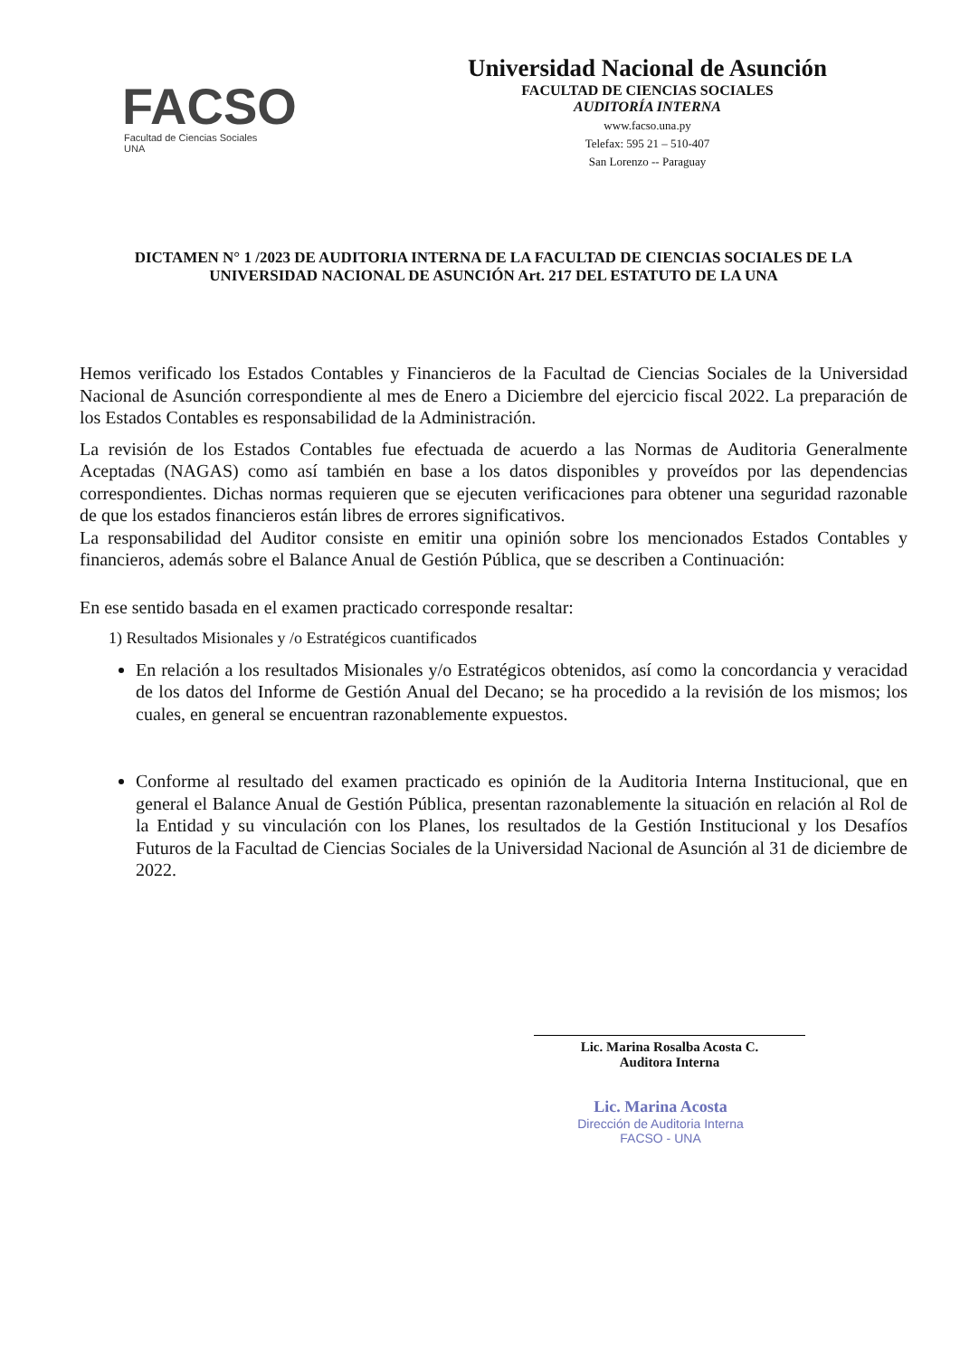FACSO
Facultad de Ciencias Sociales
UNA
Universidad Nacional de Asunción
FACULTAD DE CIENCIAS SOCIALES
AUDITORÍA INTERNA
www.facso.una.py
Telefax: 595 21 – 510-407
San Lorenzo -- Paraguay
DICTAMEN N° 1 /2023 DE AUDITORIA INTERNA DE LA FACULTAD DE CIENCIAS SOCIALES DE LA UNIVERSIDAD NACIONAL DE ASUNCIÓN Art. 217 DEL ESTATUTO DE LA UNA
Hemos verificado los Estados Contables y Financieros de la Facultad de Ciencias Sociales de la Universidad Nacional de Asunción correspondiente al mes de Enero a Diciembre del ejercicio fiscal 2022. La preparación de los Estados Contables es responsabilidad de la Administración.
La revisión de los Estados Contables fue efectuada de acuerdo a las Normas de Auditoria Generalmente Aceptadas (NAGAS) como así también en base a los datos disponibles y proveídos por las dependencias correspondientes. Dichas normas requieren que se ejecuten verificaciones para obtener una seguridad razonable de que los estados financieros están libres de errores significativos.
La responsabilidad del Auditor consiste en emitir una opinión sobre los mencionados Estados Contables y financieros, además sobre el Balance Anual de Gestión Pública, que se describen a Continuación:
En ese sentido basada en el examen practicado corresponde resaltar:
1) Resultados Misionales y /o Estratégicos cuantificados
En relación a los resultados Misionales y/o Estratégicos obtenidos, así como la concordancia y veracidad de los datos del Informe de Gestión Anual del Decano; se ha procedido a la revisión de los mismos; los cuales, en general se encuentran razonablemente expuestos.
Conforme al resultado del examen practicado es opinión de la Auditoria Interna Institucional, que en general el Balance Anual de Gestión Pública, presentan razonablemente la situación en relación al Rol de la Entidad y su vinculación con los Planes, los resultados de la Gestión Institucional y los Desafíos Futuros de la Facultad de Ciencias Sociales de la Universidad Nacional de Asunción al 31 de diciembre de 2022.
Lic. Marina Rosalba Acosta C.
Auditora Interna
Lic. Marina Acosta
Dirección de Auditoria Interna
FACSO - UNA